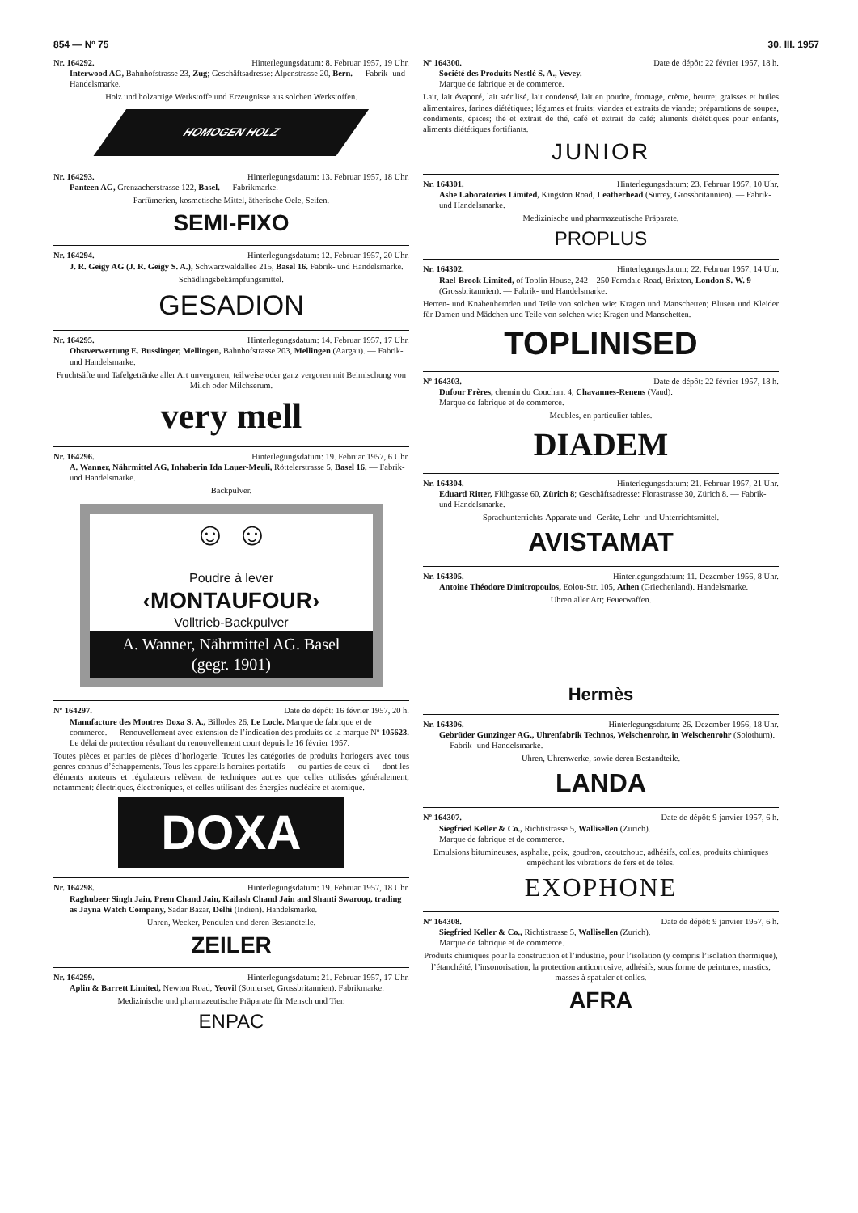854 — Nº 75 30. III. 1957
Nr. 164292. Hinterlegungsdatum: 8. Februar 1957, 19 Uhr.
Interwood AG, Bahnhofstrasse 23, Zug; Geschäftsadresse: Alpenstrasse 20, Bern. — Fabrik- und Handelsmarke.
Holz und holzartige Werkstoffe und Erzeugnisse aus solchen Werkstoffen.
HOMOGEN HOLZ
Nr. 164293. Hinterlegungsdatum: 13. Februar 1957, 18 Uhr.
Panteen AG, Grenzacherstrasse 122, Basel. — Fabrikmarke.
Parfümerien, kosmetische Mittel, ätherische Oele, Seifen.
SEMI-FIXO
Nr. 164294. Hinterlegungsdatum: 12. Februar 1957, 20 Uhr.
J. R. Geigy AG (J. R. Geigy S. A.), Schwarzwaldallee 215, Basel 16. Fabrik- und Handelsmarke.
Schädlingsbekämpfungsmittel.
GESADION
Nr. 164295. Hinterlegungsdatum: 14. Februar 1957, 17 Uhr.
Obstverwertung E. Busslinger, Mellingen, Bahnhofstrasse 203, Mellingen (Aargau). — Fabrik- und Handelsmarke.
Fruchtsäfte und Tafelgetränke aller Art unvergoren, teilweise oder ganz vergoren mit Beimischung von Milch oder Milchserum.
very mell
Nr. 164296. Hinterlegungsdatum: 19. Februar 1957, 6 Uhr.
A. Wanner, Nährmittel AG, Inhaberin Ida Lauer-Meuli, Röttelerstrasse 5, Basel 16. — Fabrik- und Handelsmarke.
Backpulver.
☺ ☺
Poudre à lever
‹MONTAUFOUR›
Volltrieb-Backpulver
A. Wanner, Nährmittel AG. Basel
(gegr. 1901)
Nº 164297. Date de dépôt: 16 février 1957, 20 h.
Manufacture des Montres Doxa S. A., Billodes 26, Le Locle. Marque de fabrique et de commerce. — Renouvellement avec extension de l’indication des produits de la marque Nº 105623. Le délai de protection résultant du renouvellement court depuis le 16 février 1957.
Toutes pièces et parties de pièces d’horlogerie. Toutes les catégories de produits horlogers avec tous genres connus d’échappements. Tous les appareils horaires portatifs — ou parties de ceux-ci — dont les éléments moteurs et régulateurs relèvent de techniques autres que celles utilisées généralement, notamment: électriques, électroniques, et celles utilisant des énergies nucléaire et atomique.
DOXA
Nr. 164298. Hinterlegungsdatum: 19. Februar 1957, 18 Uhr.
Raghubeer Singh Jain, Prem Chand Jain, Kailash Chand Jain and Shanti Swaroop, trading as Jayna Watch Company, Sadar Bazar, Delhi (Indien). Handelsmarke.
Uhren, Wecker, Pendulen und deren Bestandteile.
ZEILER
Nr. 164299. Hinterlegungsdatum: 21. Februar 1957, 17 Uhr.
Aplin & Barrett Limited, Newton Road, Yeovil (Somerset, Grossbritannien). Fabrikmarke.
Medizinische und pharmazeutische Präparate für Mensch und Tier.
ENPAC
Nº 164300. Date de dépôt: 22 février 1957, 18 h.
Société des Produits Nestlé S. A., Vevey.
Marque de fabrique et de commerce.
Lait, lait évaporé, lait stérilisé, lait condensé, lait en poudre, fromage, crème, beurre; graisses et huiles alimentaires, farines diététiques; légumes et fruits; viandes et extraits de viande; préparations de soupes, condiments, épices; thé et extrait de thé, café et extrait de café; aliments diététiques pour enfants, aliments diététiques fortifiants.
JUNIOR
Nr. 164301. Hinterlegungsdatum: 23. Februar 1957, 10 Uhr.
Ashe Laboratories Limited, Kingston Road, Leatherhead (Surrey, Grossbritannien). — Fabrik- und Handelsmarke.
Medizinische und pharmazeutische Präparate.
PROPLUS
Nr. 164302. Hinterlegungsdatum: 22. Februar 1957, 14 Uhr.
Rael-Brook Limited, of Toplin House, 242—250 Ferndale Road, Brixton, London S. W. 9 (Grossbritannien). — Fabrik- und Handelsmarke.
Herren- und Knabenhemden und Teile von solchen wie: Kragen und Manschetten; Blusen und Kleider für Damen und Mädchen und Teile von solchen wie: Kragen und Manschetten.
TOPLINISED
Nº 164303. Date de dépôt: 22 février 1957, 18 h.
Dufour Frères, chemin du Couchant 4, Chavannes-Renens (Vaud).
Marque de fabrique et de commerce.
Meubles, en particulier tables.
DIADEM
Nr. 164304. Hinterlegungsdatum: 21. Februar 1957, 21 Uhr.
Eduard Ritter, Flühgasse 60, Zürich 8; Geschäftsadresse: Florastrasse 30, Zürich 8. — Fabrik- und Handelsmarke.
Sprachunterrichts-Apparate und -Geräte, Lehr- und Unterrichtsmittel.
AVISTAMAT
Nr. 164305. Hinterlegungsdatum: 11. Dezember 1956, 8 Uhr.
Antoine Théodore Dimitropoulos, Eolou-Str. 105, Athen (Griechenland). Handelsmarke.
Uhren aller Art; Feuerwaffen.
Hermès
Nr. 164306. Hinterlegungsdatum: 26. Dezember 1956, 18 Uhr.
Gebrüder Gunzinger AG., Uhrenfabrik Technos, Welschenrohr, in Welschenrohr (Solothurn). — Fabrik- und Handelsmarke.
Uhren, Uhrenwerke, sowie deren Bestandteile.
LANDA
Nº 164307. Date de dépôt: 9 janvier 1957, 6 h.
Siegfried Keller & Co., Richtistrasse 5, Wallisellen (Zurich).
Marque de fabrique et de commerce.
Emulsions bitumineuses, asphalte, poix, goudron, caoutchouc, adhésifs, colles, produits chimiques empêchant les vibrations de fers et de tôles.
EXOPHONE
Nº 164308. Date de dépôt: 9 janvier 1957, 6 h.
Siegfried Keller & Co., Richtistrasse 5, Wallisellen (Zurich).
Marque de fabrique et de commerce.
Produits chimiques pour la construction et l’industrie, pour l’isolation (y compris l’isolation thermique), l’étanchéité, l’insonorisation, la protection anticorrosive, adhésifs, sous forme de peintures, mastics, masses à spatuler et colles.
AFRA